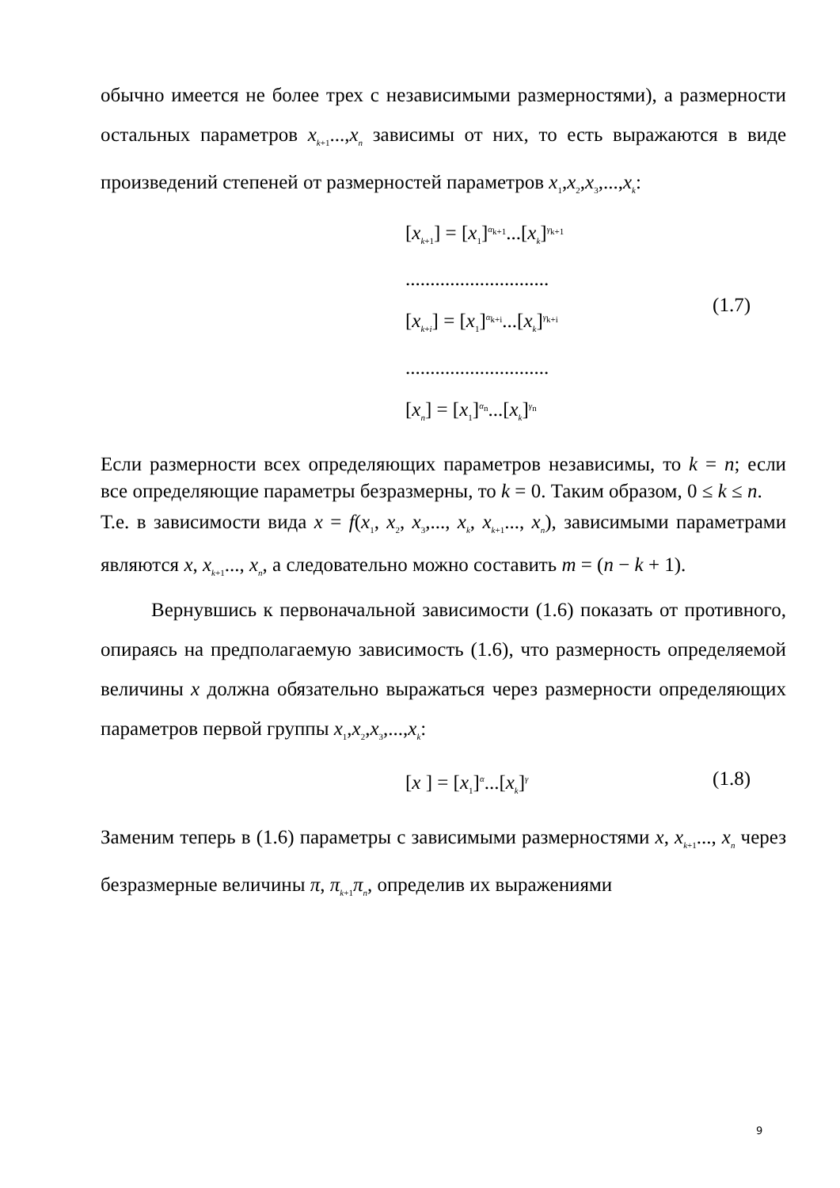обычно имеется не более трех с независимыми размерностями), а размерности остальных параметров x<sub>k+1</sub>...,x<sub>n</sub> зависимы от них, то есть выражаются в виде произведений степеней от размерностей параметров x<sub>1</sub>,x<sub>2</sub>,x<sub>3</sub>,...,x<sub>k</sub>:
[x<sub>k+1</sub>] = [x<sub>1</sub>]<sup>α<sub>k+1</sub></sup>...[x<sub>k</sub>]<sup>γ<sub>k+1</sub></sup>
.............................
[x<sub>k+i</sub>] = [x<sub>1</sub>]<sup>α<sub>k+i</sub></sup>...[x<sub>k</sub>]<sup>γ<sub>k+i</sub></sup>
.............................
[x<sub>n</sub>] = [x<sub>1</sub>]<sup>α<sub>n</sub></sup>...[x<sub>k</sub>]<sup>γ<sub>n</sub></sup>
(1.7)
Если размерности всех определяющих параметров независимы, то k = n; если все определяющие параметры безразмерны, то k = 0. Таким образом, 0 ≤ k ≤ n.
Т.е. в зависимости вида x = f(x<sub>1</sub>, x<sub>2</sub>, x<sub>3</sub>,..., x<sub>k</sub>, x<sub>k+1</sub>..., x<sub>n</sub>), зависимыми параметрами являются x, x<sub>k+1</sub>..., x<sub>n</sub>, а следовательно можно составить m = (n − k + 1).
Вернувшись к первоначальной зависимости (1.6) показать от противного, опираясь на предполагаемую зависимость (1.6), что размерность определяемой величины x должна обязательно выражаться через размерности определяющих параметров первой группы x<sub>1</sub>,x<sub>2</sub>,x<sub>3</sub>,...,x<sub>k</sub>:
[x ] = [x<sub>1</sub>]<sup>α</sup>...[x<sub>k</sub>]<sup>γ</sup>
(1.8)
Заменим теперь в (1.6) параметры с зависимыми размерностями x, x<sub>k+1</sub>..., x<sub>n</sub> через безразмерные величины π, π<sub>k+1</sub>π<sub>n</sub>, определив их выражениями
9